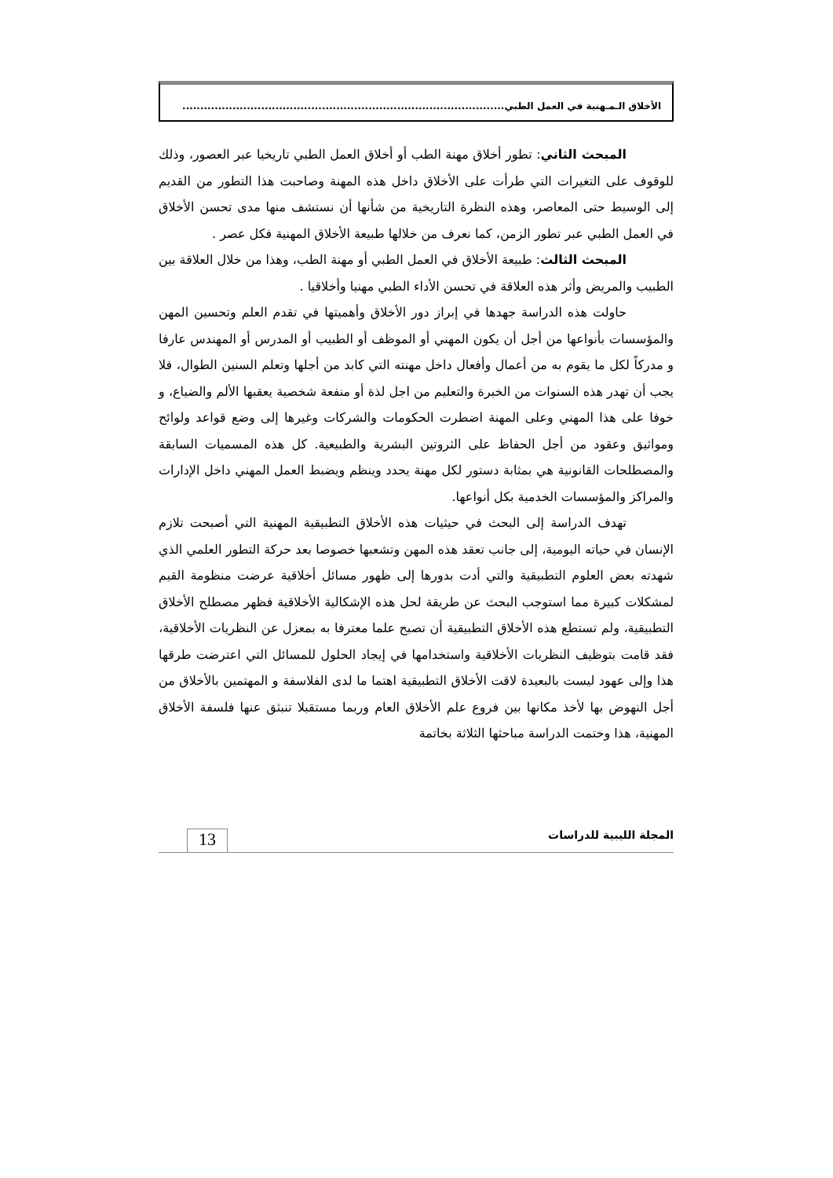الأخلاق الـمـهنية في العمل الطبي..........................................................................................
المبحث الثاني: تطور أخلاق مهنة الطب أو أخلاق العمل الطبي تاريخيا عبر العصور، وذلك للوقوف على التغيرات التي طرأت على الأخلاق داخل هذه المهنة وصاحبت هذا التطور من القديم إلى الوسيط حتى المعاصر، وهذه النظرة التاريخية من شأنها أن نستشف منها مدى تحسن الأخلاق في العمل الطبي عبر تطور الزمن، كما نعرف من خلالها طبيعة الأخلاق المهنية فكل عصر .
المبحث الثالث: طبيعة الأخلاق في العمل الطبي أو مهنة الطب، وهذا من خلال العلاقة بين الطبيب والمريض وأثر هذه العلاقة في تحسن الأداء الطبي مهنيا وأخلاقيا .
حاولت هذه الدراسة جهدها في إبراز دور الأخلاق وأهميتها في تقدم العلم وتحسين المهن والمؤسسات بأنواعها من أجل أن يكون المهني أو الموظف أو الطبيب أو المدرس أو المهندس عارفا و مدركاً لكل ما يقوم به من أعمال وأفعال داخل مهنته التي كابد من أجلها وتعلم السنين الطوال، فلا يجب أن تهدر هذه السنوات من الخبرة والتعليم من اجل لذة أو منفعة شخصية يعقبها الألم والضياع، و خوفا على هذا المهني وعلى المهنة اضطرت الحكومات والشركات وغيرها إلى وضع قواعد ولوائح ومواثيق وعقود من أجل الحفاظ على الثروتين البشرية والطبيعية. كل هذه المسميات السابقة والمصطلحات القانونية هي بمثابة دستور لكل مهنة يحدد وينظم ويضبط العمل المهني داخل الإدارات والمراكز والمؤسسات الخدمية بكل أنواعها.
تهدف الدراسة إلى البحث في حيثيات هذه الأخلاق التطبيقية المهنية التي أصبحت تلازم الإنسان في حياته اليومية، إلى جانب تعقد هذه المهن وتشعبها خصوصا بعد حركة التطور العلمي الذي شهدته بعض العلوم التطبيقية والتي أدت بدورها إلى ظهور مسائل أخلاقية عرضت منظومة القيم لمشكلات كبيرة مما استوجب البحث عن طريقة لحل هذه الإشكالية الأخلاقية فظهر مصطلح الأخلاق التطبيقية، ولم تستطع هذه الأخلاق التطبيقية أن تصبح علما معترفا به بمعزل عن النظريات الأخلاقية، فقد قامت بتوظيف النظريات الأخلاقية واستخدامها في إيجاد الحلول للمسائل التي اعترضت طرقها هذا وإلى عهود ليست بالبعيدة لاقت الأخلاق التطبيقية اهتما ما لدى الفلاسفة و المهتمين بالأخلاق من أجل النهوض بها لأخذ مكانها بين فروع علم الأخلاق العام وربما مستقبلا تنبثق عنها فلسفة الأخلاق المهنية، هذا وختمت الدراسة مباحثها الثلاثة بخاتمة
المجلة الليبية للدراسات 13